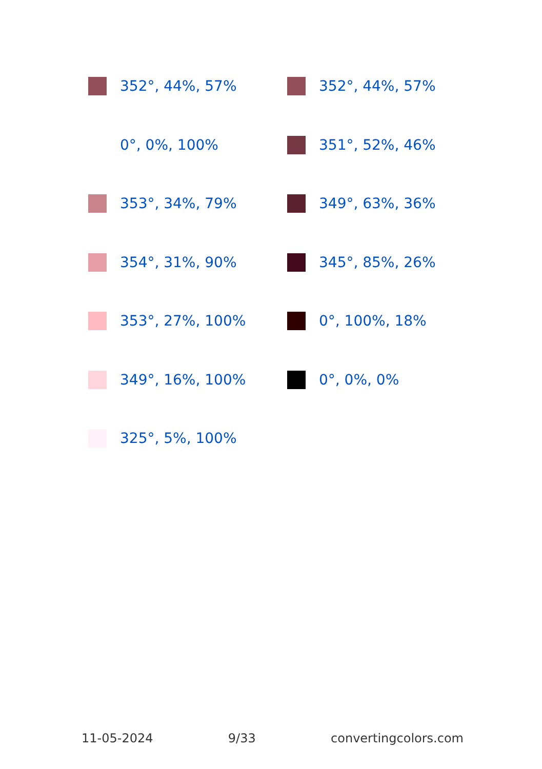352°, 44%, 57%
352°, 44%, 57%
0°, 0%, 100%
351°, 52%, 46%
353°, 34%, 79%
349°, 63%, 36%
354°, 31%, 90%
345°, 85%, 26%
353°, 27%, 100%
0°, 100%, 18%
349°, 16%, 100%
0°, 0%, 0%
325°, 5%, 100%
11-05-2024 9/33 convertingcolors.com